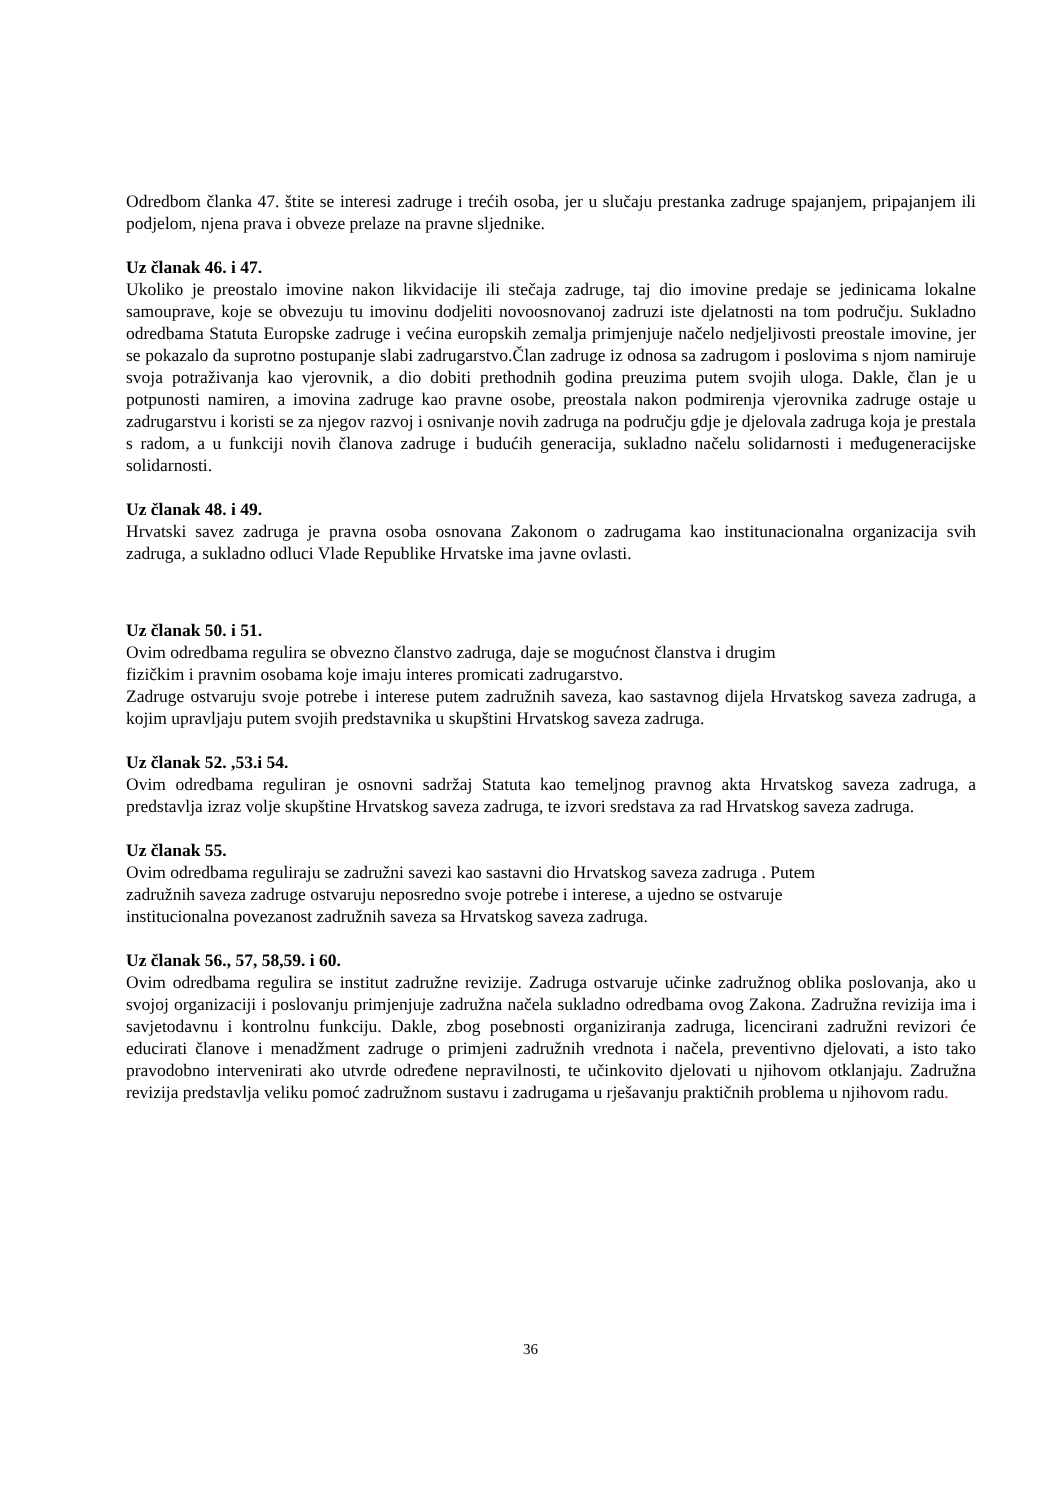Odredbom članka 47. štite se interesi zadruge i trećih osoba, jer u slučaju prestanka zadruge spajanjem, pripajanjem ili podjelom, njena prava i obveze prelaze na pravne sljednike.
Uz članak 46. i 47.
Ukoliko je preostalo imovine nakon likvidacije ili stečaja zadruge, taj dio imovine predaje se jedinicama lokalne samouprave, koje se obvezuju tu imovinu dodjeliti novoosnovanoj zadruzi iste djelatnosti na tom području. Sukladno odredbama Statuta Europske zadruge i većina europskih zemalja primjenjuje načelo nedjeljivosti preostale imovine, jer se pokazalo da suprotno postupanje slabi zadrugarstvo.Član zadruge iz odnosa sa zadrugom i poslovima s njom namiruje svoja potraživanja kao vjerovnik, a dio dobiti prethodnih godina preuzima putem svojih uloga. Dakle, član je u potpunosti namiren, a imovina zadruge kao pravne osobe, preostala nakon podmirenja vjerovnika zadruge ostaje u zadrugarstvu i koristi se za njegov razvoj i osnivanje novih zadruga na području gdje je djelovala zadruga koja je prestala s radom, a u funkciji novih članova zadruge i budućih generacija, sukladno načelu solidarnosti i međugeneracijske solidarnosti.
Uz članak 48. i 49.
Hrvatski savez zadruga je pravna osoba osnovana Zakonom o zadrugama kao institunacionalna organizacija svih zadruga, a sukladno odluci Vlade Republike Hrvatske ima javne ovlasti.
Uz članak 50. i 51.
Ovim odredbama regulira se obvezno članstvo zadruga, daje se mogućnost članstva i drugim
fizičkim i pravnim osobama koje imaju interes promicati zadrugarstvo.
Zadruge ostvaruju svoje potrebe i interese putem zadružnih saveza, kao sastavnog dijela Hrvatskog saveza zadruga, a kojim upravljaju putem svojih predstavnika u skupštini Hrvatskog saveza zadruga.
Uz članak 52. ,53.i 54.
Ovim odredbama reguliran je osnovni sadržaj Statuta kao temeljnog pravnog akta Hrvatskog saveza zadruga, a predstavlja izraz volje skupštine Hrvatskog saveza zadruga, te izvori sredstava za rad Hrvatskog saveza zadruga.
Uz članak 55.
Ovim odredbama reguliraju se zadružni savezi kao sastavni dio Hrvatskog saveza zadruga . Putem
zadružnih saveza zadruge ostvaruju neposredno svoje potrebe i interese, a ujedno se ostvaruje
institucionalna povezanost zadružnih saveza sa Hrvatskog saveza zadruga.
Uz članak 56., 57, 58,59. i 60.
Ovim odredbama regulira se institut zadružne revizije. Zadruga ostvaruje učinke zadružnog oblika poslovanja, ako u svojoj organizaciji i poslovanju primjenjuje zadružna načela sukladno odredbama ovog Zakona. Zadružna revizija ima i savjetodavnu i kontrolnu funkciju. Dakle, zbog posebnosti organiziranja zadruga, licencirani zadružni revizori će educirati članove i menadžment zadruge o primjeni zadružnih vrednota i načela, preventivno djelovati, a isto tako pravodobno intervenirati ako utvrde određene nepravilnosti, te učinkovito djelovati u njihovom otklanjaju. Zadružna revizija predstavlja veliku pomoć zadružnom sustavu i zadrugama u rješavanju praktičnih problema u njihovom radu.
36